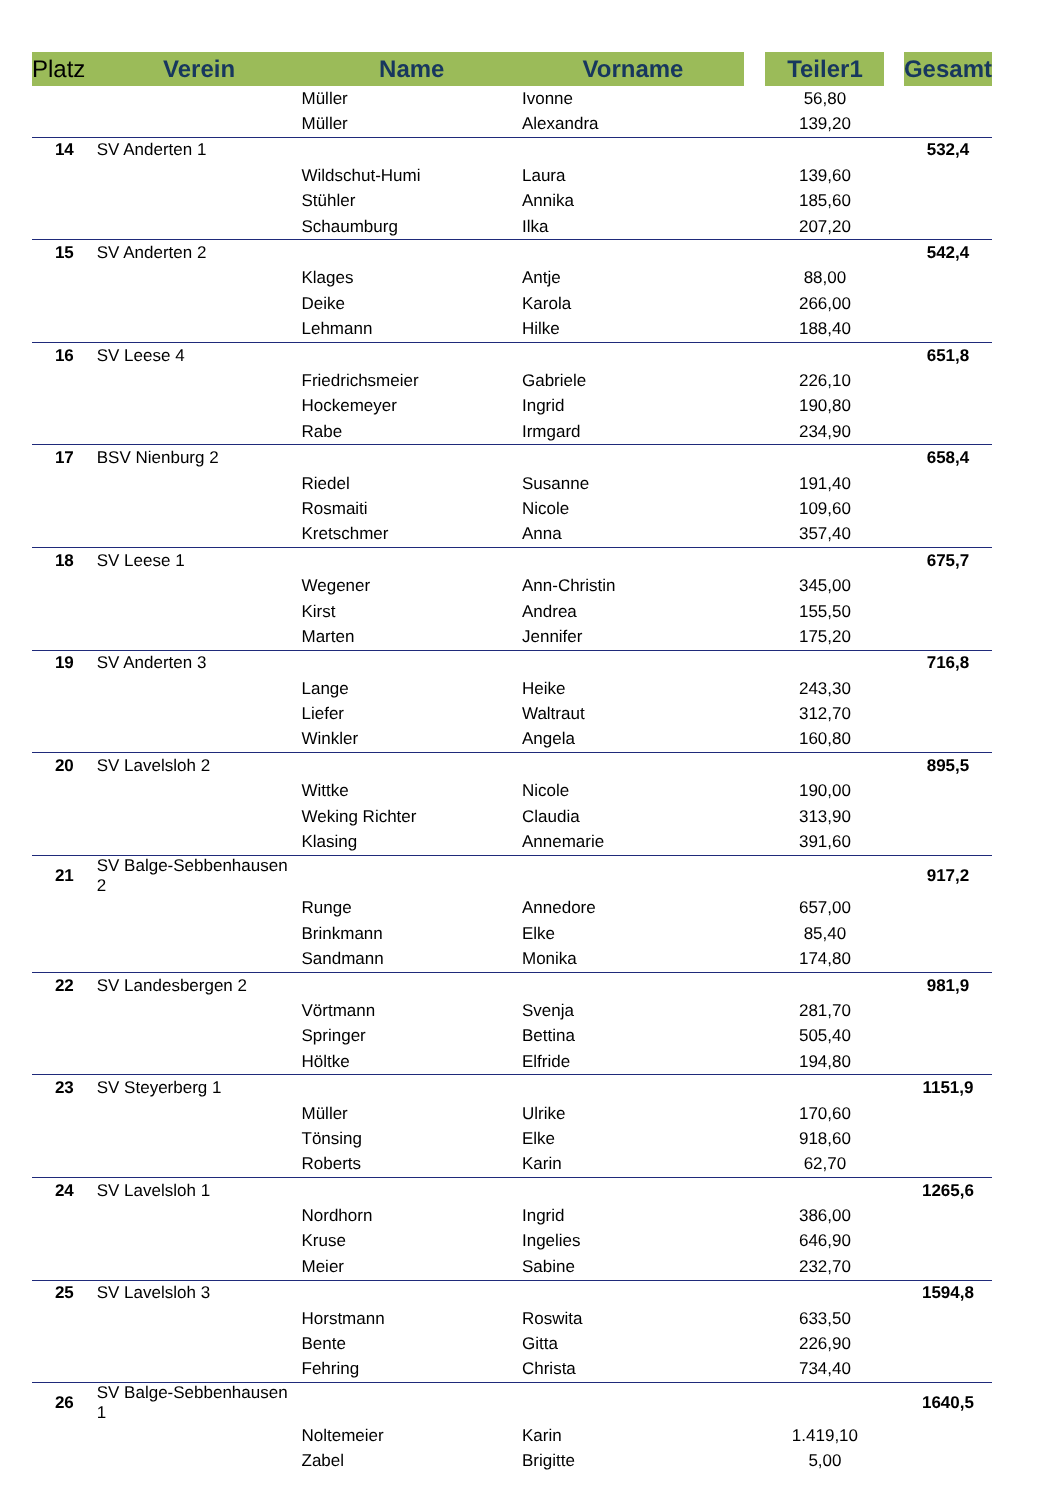| Platz | Verein | Name | Vorname | | Teiler1 | | Gesamt |
| --- | --- | --- | --- | --- | --- | --- | --- |
| | | Müller | Ivonne | | 56,80 | | |
| | | Müller | Alexandra | | 139,20 | | |
| 14 | SV Anderten 1 | | | | | | 532,4 |
| | | Wildschut-Humi | Laura | | 139,60 | | |
| | | Stühler | Annika | | 185,60 | | |
| | | Schaumburg | Ilka | | 207,20 | | |
| 15 | SV Anderten 2 | | | | | | 542,4 |
| | | Klages | Antje | | 88,00 | | |
| | | Deike | Karola | | 266,00 | | |
| | | Lehmann | Hilke | | 188,40 | | |
| 16 | SV Leese 4 | | | | | | 651,8 |
| | | Friedrichsmeier | Gabriele | | 226,10 | | |
| | | Hockemeyer | Ingrid | | 190,80 | | |
| | | Rabe | Irmgard | | 234,90 | | |
| 17 | BSV Nienburg 2 | | | | | | 658,4 |
| | | Riedel | Susanne | | 191,40 | | |
| | | Rosmaiti | Nicole | | 109,60 | | |
| | | Kretschmer | Anna | | 357,40 | | |
| 18 | SV Leese 1 | | | | | | 675,7 |
| | | Wegener | Ann-Christin | | 345,00 | | |
| | | Kirst | Andrea | | 155,50 | | |
| | | Marten | Jennifer | | 175,20 | | |
| 19 | SV Anderten 3 | | | | | | 716,8 |
| | | Lange | Heike | | 243,30 | | |
| | | Liefer | Waltraut | | 312,70 | | |
| | | Winkler | Angela | | 160,80 | | |
| 20 | SV Lavelsloh 2 | | | | | | 895,5 |
| | | Wittke | Nicole | | 190,00 | | |
| | | Weking Richter | Claudia | | 313,90 | | |
| | | Klasing | Annemarie | | 391,60 | | |
| 21 | SV Balge-Sebbenhausen 2 | | | | | | 917,2 |
| | | Runge | Annedore | | 657,00 | | |
| | | Brinkmann | Elke | | 85,40 | | |
| | | Sandmann | Monika | | 174,80 | | |
| 22 | SV Landesbergen 2 | | | | | | 981,9 |
| | | Vörtmann | Svenja | | 281,70 | | |
| | | Springer | Bettina | | 505,40 | | |
| | | Höltke | Elfride | | 194,80 | | |
| 23 | SV Steyerberg 1 | | | | | | 1151,9 |
| | | Müller | Ulrike | | 170,60 | | |
| | | Tönsing | Elke | | 918,60 | | |
| | | Roberts | Karin | | 62,70 | | |
| 24 | SV Lavelsloh 1 | | | | | | 1265,6 |
| | | Nordhorn | Ingrid | | 386,00 | | |
| | | Kruse | Ingelies | | 646,90 | | |
| | | Meier | Sabine | | 232,70 | | |
| 25 | SV Lavelsloh 3 | | | | | | 1594,8 |
| | | Horstmann | Roswita | | 633,50 | | |
| | | Bente | Gitta | | 226,90 | | |
| | | Fehring | Christa | | 734,40 | | |
| 26 | SV Balge-Sebbenhausen 1 | | | | | | 1640,5 |
| | | Noltemeier | Karin | | 1.419,10 | | |
| | | Zabel | Brigitte | | 5,00 | | |